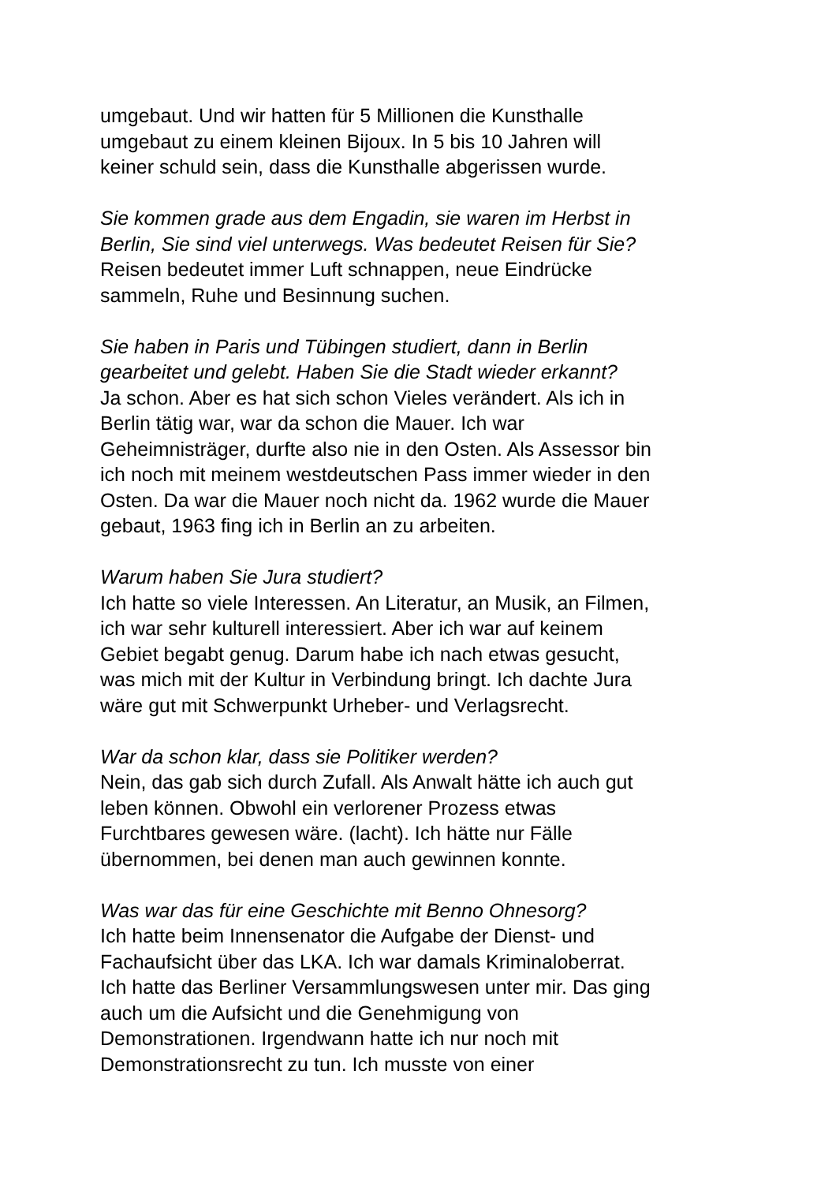umgebaut. Und wir hatten für 5 Millionen die Kunsthalle
umgebaut zu einem kleinen Bijoux. In 5 bis 10 Jahren will
keiner schuld sein, dass die Kunsthalle abgerissen wurde.
Sie kommen grade aus dem Engadin, sie waren im Herbst in
Berlin, Sie sind viel unterwegs. Was bedeutet Reisen für Sie?
Reisen bedeutet immer Luft schnappen, neue Eindrücke
sammeln, Ruhe und Besinnung suchen.
Sie haben in Paris und Tübingen studiert, dann in Berlin
gearbeitet und gelebt. Haben Sie die Stadt wieder erkannt?
Ja schon. Aber es hat sich schon Vieles verändert. Als ich in
Berlin tätig war, war da schon die Mauer. Ich war
Geheimnisträger, durfte also nie in den Osten. Als Assessor bin
ich noch mit meinem westdeutschen Pass immer wieder in den
Osten. Da war die Mauer noch nicht da. 1962 wurde die Mauer
gebaut, 1963 fing ich in Berlin an zu arbeiten.
Warum haben Sie Jura studiert?
Ich hatte so viele Interessen. An Literatur, an Musik, an Filmen,
ich war sehr kulturell interessiert. Aber ich war auf keinem
Gebiet begabt genug. Darum habe ich nach etwas gesucht,
was mich mit der Kultur in Verbindung bringt. Ich dachte Jura
wäre gut mit Schwerpunkt Urheber- und Verlagsrecht.
War da schon klar, dass sie Politiker werden?
Nein, das gab sich durch Zufall. Als Anwalt hätte ich auch gut
leben können. Obwohl ein verlorener Prozess etwas
Furchtbares gewesen wäre. (lacht). Ich hätte nur Fälle
übernommen, bei denen man auch gewinnen konnte.
Was war das für eine Geschichte mit Benno Ohnesorg?
Ich hatte beim Innensenator die Aufgabe der Dienst- und
Fachaufsicht über das LKA. Ich war damals Kriminaloberrat.
Ich hatte das Berliner Versammlungswesen unter mir. Das ging
auch um die Aufsicht und die Genehmigung von
Demonstrationen. Irgendwann hatte ich nur noch mit
Demonstrationsrecht zu tun. Ich musste von einer